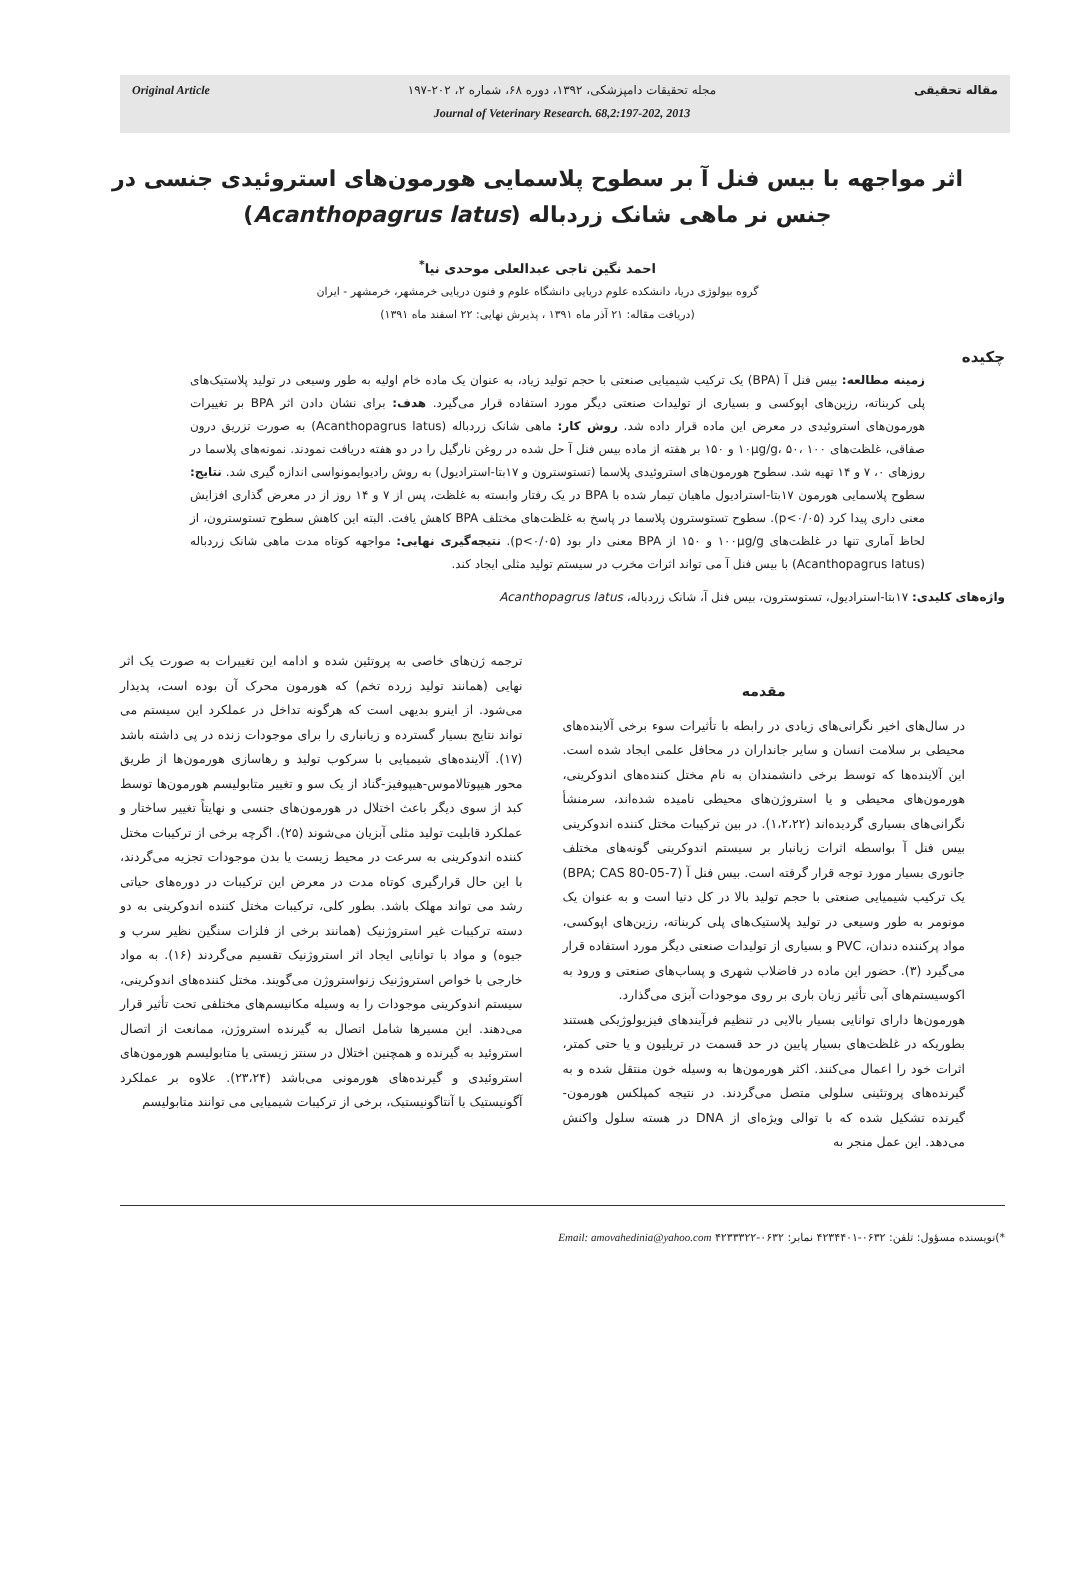مقاله تحقیقی مجله تحقیقات دامپزشکی، ۱۳۹۲، دوره ۶۸، شماره ۲، ۲۰۲-۱۹۷
Journal of Veterinary Research. 68,2:197-202, 2013
Original Article
اثر مواجهه با بیس فنل آ بر سطوح پلاسمایی هورمون‌های استروئیدی جنسی در جنس نر ماهی شانک زردباله (Acanthopagrus latus)
احمد نگین تاجی عبدالعلی موحدی نیا<sup>*</sup>
گروه بیولوژی دریا، دانشکده علوم دریایی دانشگاه علوم و فنون دریایی خرمشهر، خرمشهر - ایران
(دریافت مقاله: ۲۱ آذر ماه ۱۳۹۱ ، پذیرش نهایی: ۲۲ اسفند ماه ۱۳۹۱)
چکیده
زمینه مطالعه: بیس فنل آ (BPA) یک ترکیب شیمیایی صنعتی با حجم تولید زیاد، به عنوان یک ماده خام اولیه به طور وسیعی در تولید پلاستیک‌های پلی کربناته، رزین‌های اپوکسی و بسیاری از تولیدات صنعتی دیگر مورد استفاده قرار می‌گیرد. هدف: برای نشان دادن اثر BPA بر تغییرات هورمون‌های استروئیدی در معرض این ماده قرار داده شد. روش کار: ماهی شانک زردباله (Acanthopagrus latus) به صورت تزریق درون صفاقی، غلظت‌های ۱۰μg/g، ۵۰، ۱۰۰ و ۱۵۰ بر هفته از ماده بیس فنل آ حل شده در روغن نارگیل را در دو هفته دریافت نمودند. نمونه‌های پلاسما در روزهای ۰، ۷ و ۱۴ تهیه شد. سطوح هورمون‌های استروئیدی پلاسما (تستوسترون و ۱۷بتا-استرادیول) به روش رادیوایمونواسی اندازه گیری شد. نتایج: سطوح پلاسمایی هورمون ۱۷بتا-استرادیول ماهیان تیمار شده با BPA در یک رفتار وابسته به غلظت، پس از ۷ و ۱۴ روز از در معرض گذاری افزایش معنی داری پیدا کرد (p<۰/۰۵). سطوح تستوسترون پلاسما در پاسخ به غلظت‌های مختلف BPA کاهش یافت. البته این کاهش سطوح تستوسترون، از لحاظ آماری تنها در غلظت‌های ۱۰۰μg/g و ۱۵۰ از BPA معنی دار بود (p<۰/۰۵). نتیجه‌گیری نهایی: مواجهه کوتاه مدت ماهی شانک زردباله (Acanthopagrus latus) با بیس فنل آ می تواند اثرات مخرب در سیستم تولید مثلی ایجاد کند.
واژه‌های کلیدی: ۱۷بتا-استرادیول، تستوسترون، بیس فنل آ، شانک زردباله، Acanthopagrus latus
مقدمه
در سال‌های اخیر نگرانی‌های زیادی در رابطه با تأثیرات سوء برخی آلاینده‌های محیطی بر سلامت انسان و سایر جانداران در محافل علمی ایجاد شده است. این آلاینده‌ها که توسط برخی دانشمندان به نام مختل کننده‌های اندوکرینی، هورمون‌های محیطی و یا استروژن‌های محیطی نامیده شده‌اند، سرمنشأ نگرانی‌های بسیاری گردیده‌اند (۱،۲،۲۲). در بین ترکیبات مختل کننده اندوکرینی بیس فنل آ بواسطه اثرات زیانبار بر سیستم اندوکرینی گونه‌های مختلف جانوری بسیار مورد توجه قرار گرفته است. بیس فنل آ (BPA; CAS 80-05-7) یک ترکیب شیمیایی صنعتی با حجم تولید بالا در کل دنیا است و به عنوان یک مونومر به طور وسیعی در تولید پلاستیک‌های پلی کربناته، رزین‌های اپوکسی، مواد پرکننده دندان، PVC و بسیاری از تولیدات صنعتی دیگر مورد استفاده قرار می‌گیرد (۳). حضور این ماده در فاضلاب شهری و پساب‌های صنعتی و ورود به اکوسیستم‌های آبی تأثیر زیان باری بر روی موجودات آبزی می‌گذارد.
هورمون‌ها دارای توانایی بسیار بالایی در تنظیم فرآیندهای فیزیولوژیکی هستند بطوریکه در غلظت‌های بسیار پایین در حد قسمت در تریلیون و یا حتی کمتر، اثرات خود را اعمال می‌کنند. اکثر هورمون‌ها به وسیله خون منتقل شده و به گیرنده‌های پروتئینی سلولی متصل می‌گردند. در نتیجه کمپلکس هورمون-گیرنده تشکیل شده که با توالی ویژه‌ای از DNA در هسته سلول واکنش می‌دهد. این عمل منجر به
ترجمه ژن‌های خاصی به پروتئین شده و ادامه این تغییرات به صورت یک اثر نهایی (همانند تولید زرده تخم) که هورمون محرک آن بوده است، پدیدار می‌شود. از اینرو بدیهی است که هرگونه تداخل در عملکرد این سیستم می تواند نتایج بسیار گسترده و زیانباری را برای موجودات زنده در پی داشته باشد (۱۷). آلاینده‌های شیمیایی با سرکوب تولید و رهاسازی هورمون‌ها از طریق محور هیپوتالاموس-هیپوفیز-گناد از یک سو و تغییر متابولیسم هورمون‌ها توسط کبد از سوی دیگر باعث اختلال در هورمون‌های جنسی و نهایتاً تغییر ساختار و عملکرد قابلیت تولید مثلی آبزیان می‌شوند (۲۵). اگرچه برخی از ترکیبات مختل کننده اندوکرینی به سرعت در محیط زیست یا بدن موجودات تجزیه می‌گردند، با این حال قرارگیری کوتاه مدت در معرض این ترکیبات در دوره‌های حیاتی رشد می تواند مهلک باشد. بطور کلی، ترکیبات مختل کننده اندوکرینی به دو دسته ترکیبات غیر استروژنیک (همانند برخی از فلزات سنگین نظیر سرب و جیوه) و مواد با توانایی ایجاد اثر استروژنیک تقسیم می‌گردند (۱۶). به مواد خارجی با خواص استروژنیک زنواستروژن می‌گویند. مختل کننده‌های اندوکرینی، سیستم اندوکرینی موجودات را به وسیله مکانیسم‌های مختلفی تحت تأثیر قرار می‌دهند. این مسیرها شامل اتصال به گیرنده استروژن، ممانعت از اتصال استروئید به گیرنده و همچنین اختلال در سنتز زیستی یا متابولیسم هورمون‌های استروئیدی و گیرنده‌های هورمونی می‌باشد (۲۳،۲۴). علاوه بر عملکرد آگونیستیک یا آنتاگونیستیک، برخی از ترکیبات شیمیایی می توانند متابولیسم
*)نویسنده مسؤول: تلفن: ۰۶۳۲-۴۲۳۴۴۰۱ نمابر: ۰۶۳۲-۴۲۳۳۳۲۲ Email: amovahedinia@yahoo.com